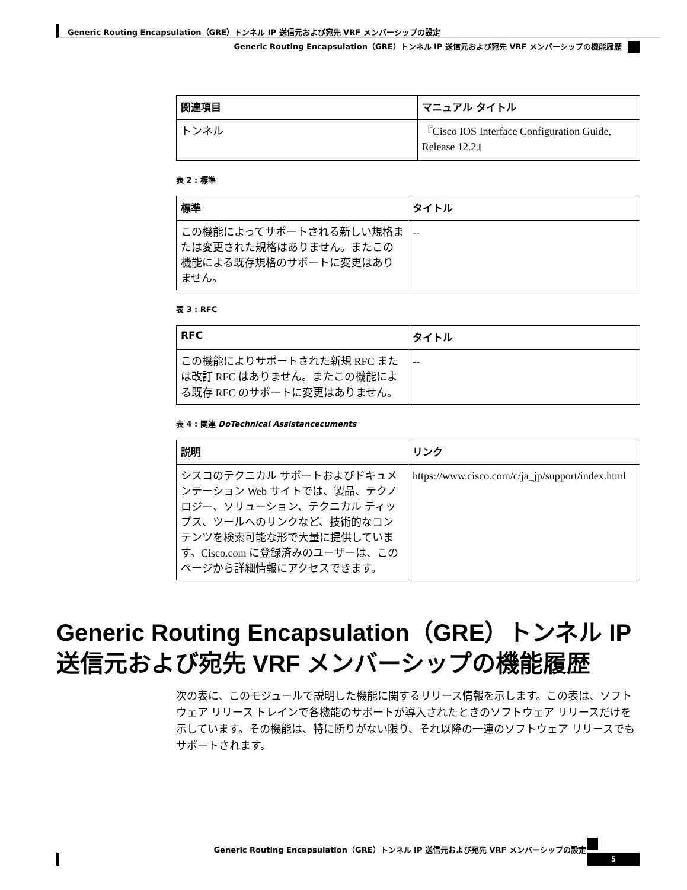Generic Routing Encapsulation（GRE）トンネル IP 送信元および宛先 VRF メンバーシップの設定
Generic Routing Encapsulation（GRE）トンネル IP 送信元および宛先 VRF メンバーシップの機能履歴
| 関連項目 | マニュアル タイトル |
| --- | --- |
| トンネル | 『Cisco IOS Interface Configuration Guide, Release 12.2』 |
表 2 : 標準
| 標準 | タイトル |
| --- | --- |
| この機能によってサポートされる新しい規格または変更された規格はありません。またこの機能による既存規格のサポートに変更はありません。 | -- |
表 3 : RFC
| RFC | タイトル |
| --- | --- |
| この機能によりサポートされた新規 RFC または改訂 RFC はありません。またこの機能による既存 RFC のサポートに変更はありません。 | -- |
表 4 : 関連 DoTechnical Assistancecuments
| 説明 | リンク |
| --- | --- |
| シスコのテクニカル サポートおよびドキュメンテーション Web サイトでは、製品、テクノロジー、ソリューション、テクニカル ティップス、ツールへのリンクなど、技術的なコンテンツを検索可能な形で大量に提供しています。Cisco.com に登録済みのユーザーは、このページから詳細情報にアクセスできます。 | https://www.cisco.com/c/ja_jp/support/index.html |
Generic Routing Encapsulation（GRE）トンネル IP 送信元および宛先 VRF メンバーシップの機能履歴
次の表に、このモジュールで説明した機能に関するリリース情報を示します。この表は、ソフトウェア リリース トレインで各機能のサポートが導入されたときのソフトウェア リリースだけを示しています。その機能は、特に断りがない限り、それ以降の一連のソフトウェア リリースでもサポートされます。
Generic Routing Encapsulation（GRE）トンネル IP 送信元および宛先 VRF メンバーシップの設定
5